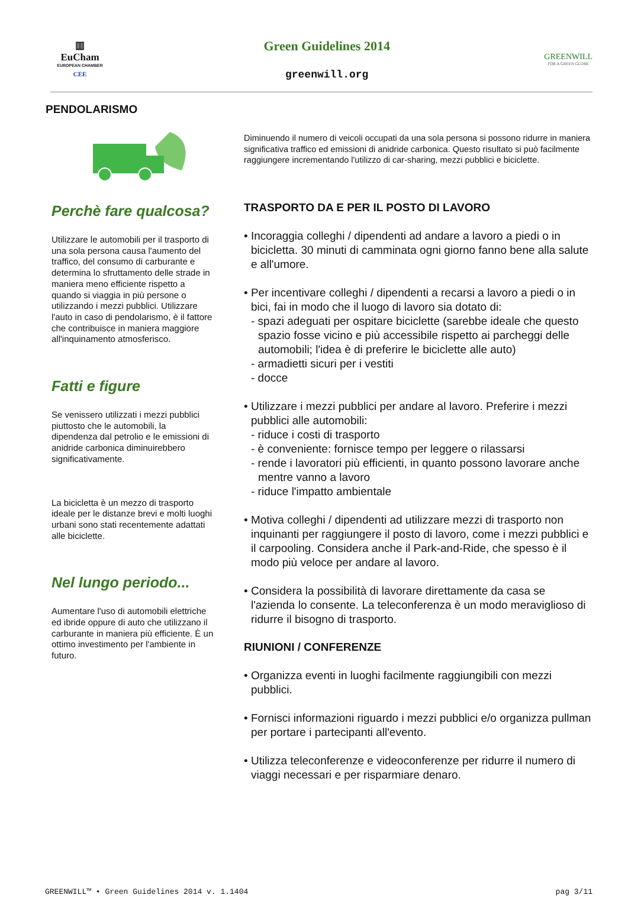▥
EuCham
EUROPEAN CHAMBER
CEE
Green Guidelines 2014
greenwill.org
GREENWILL
FOR A GREEN GLOBE
PENDOLARISMO
Perchè fare qualcosa?
Utilizzare le automobili per il trasporto di una sola persona causa l'aumento del traffico, del consumo di carburante e determina lo sfruttamento delle strade in maniera meno efficiente rispetto a quando si viaggia in più persone o utilizzando i mezzi pubblici. Utilizzare l'auto in caso di pendolarismo, è il fattore che contribuisce in maniera maggiore all'inquinamento atmosferisco.
Fatti e figure
Se venissero utilizzati i mezzi pubblici piuttosto che le automobili, la dipendenza dal petrolio e le emissioni di anidride carbonica diminuirebbero significativamente.
La bicicletta è un mezzo di trasporto ideale per le distanze brevi e molti luoghi urbani sono stati recentemente adattati alle biciclette.
Nel lungo periodo...
Aumentare l'uso di automobili elettriche ed ibride oppure di auto che utilizzano il carburante in maniera più efficiente. È un ottimo investimento per l'ambiente in futuro.
Diminuendo il numero di veicoli occupati da una sola persona si possono ridurre in maniera significativa traffico ed emissioni di anidride carbonica. Questo risultato si può facilmente raggiungere incrementando l'utilizzo di car-sharing, mezzi pubblici e biciclette.
TRASPORTO DA E PER IL POSTO DI LAVORO
• Incoraggia colleghi / dipendenti ad andare a lavoro a piedi o in bicicletta. 30 minuti di camminata ogni giorno fanno bene alla salute e all'umore.
• Per incentivare colleghi / dipendenti a recarsi a lavoro a piedi o in bici, fai in modo che il luogo di lavoro sia dotato di:
- spazi adeguati per ospitare biciclette (sarebbe ideale che questo spazio fosse vicino e più accessibile rispetto ai parcheggi delle automobili; l'idea è di preferire le biciclette alle auto)
- armadietti sicuri per i vestiti
- docce
• Utilizzare i mezzi pubblici per andare al lavoro. Preferire i mezzi pubblici alle automobili:
- riduce i costi di trasporto
- è conveniente: fornisce tempo per leggere o rilassarsi
- rende i lavoratori più efficienti, in quanto possono lavorare anche mentre vanno a lavoro
- riduce l'impatto ambientale
• Motiva colleghi / dipendenti ad utilizzare mezzi di trasporto non inquinanti per raggiungere il posto di lavoro, come i mezzi pubblici e il carpooling. Considera anche il Park-and-Ride, che spesso è il modo più veloce per andare al lavoro.
• Considera la possibilità di lavorare direttamente da casa se l'azienda lo consente. La teleconferenza è un modo meraviglioso di ridurre il bisogno di trasporto.
RIUNIONI / CONFERENZE
• Organizza eventi in luoghi facilmente raggiungibili con mezzi pubblici.
• Fornisci informazioni riguardo i mezzi pubblici e/o organizza pullman per portare i partecipanti all'evento.
• Utilizza teleconferenze e videoconferenze per ridurre il numero di viaggi necessari e per risparmiare denaro.
GREENWILL™ • Green Guidelines 2014 v. 1.1404 pag 3/11